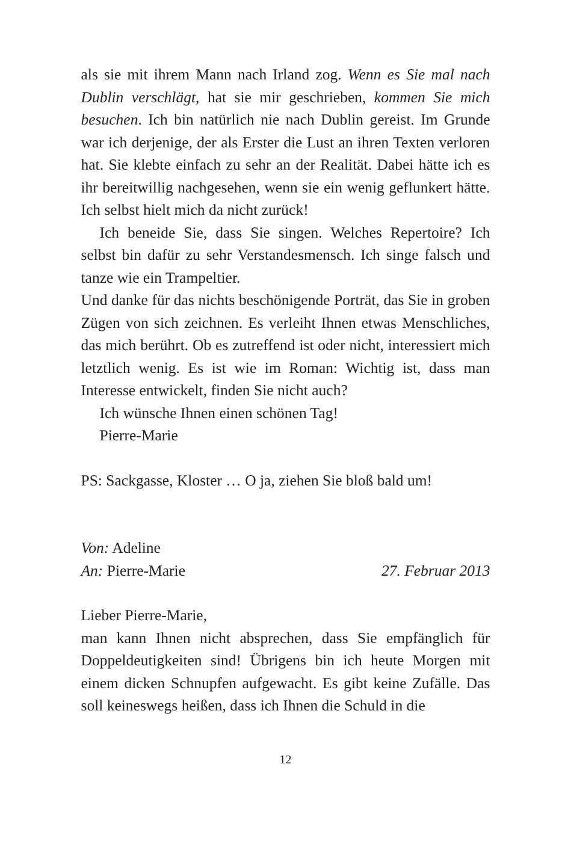als sie mit ihrem Mann nach Irland zog. Wenn es Sie mal nach Dublin verschlägt, hat sie mir geschrieben, kommen Sie mich besuchen. Ich bin natürlich nie nach Dublin gereist. Im Grunde war ich derjenige, der als Erster die Lust an ihren Texten verloren hat. Sie klebte einfach zu sehr an der Realität. Dabei hätte ich es ihr bereitwillig nachgesehen, wenn sie ein wenig geflunkert hätte. Ich selbst hielt mich da nicht zurück!
Ich beneide Sie, dass Sie singen. Welches Repertoire? Ich selbst bin dafür zu sehr Verstandesmensch. Ich singe falsch und tanze wie ein Trampeltier.
Und danke für das nichts beschönigende Porträt, das Sie in groben Zügen von sich zeichnen. Es verleiht Ihnen etwas Menschliches, das mich berührt. Ob es zutreffend ist oder nicht, interessiert mich letztlich wenig. Es ist wie im Roman: Wichtig ist, dass man Interesse entwickelt, finden Sie nicht auch?
Ich wünsche Ihnen einen schönen Tag!
Pierre-Marie
PS: Sackgasse, Kloster … O ja, ziehen Sie bloß bald um!
Von: Adeline
An: Pierre-Marie 27. Februar 2013
Lieber Pierre-Marie,
man kann Ihnen nicht absprechen, dass Sie empfänglich für Doppeldeutigkeiten sind! Übrigens bin ich heute Morgen mit einem dicken Schnupfen aufgewacht. Es gibt keine Zufälle. Das soll keineswegs heißen, dass ich Ihnen die Schuld in die
12